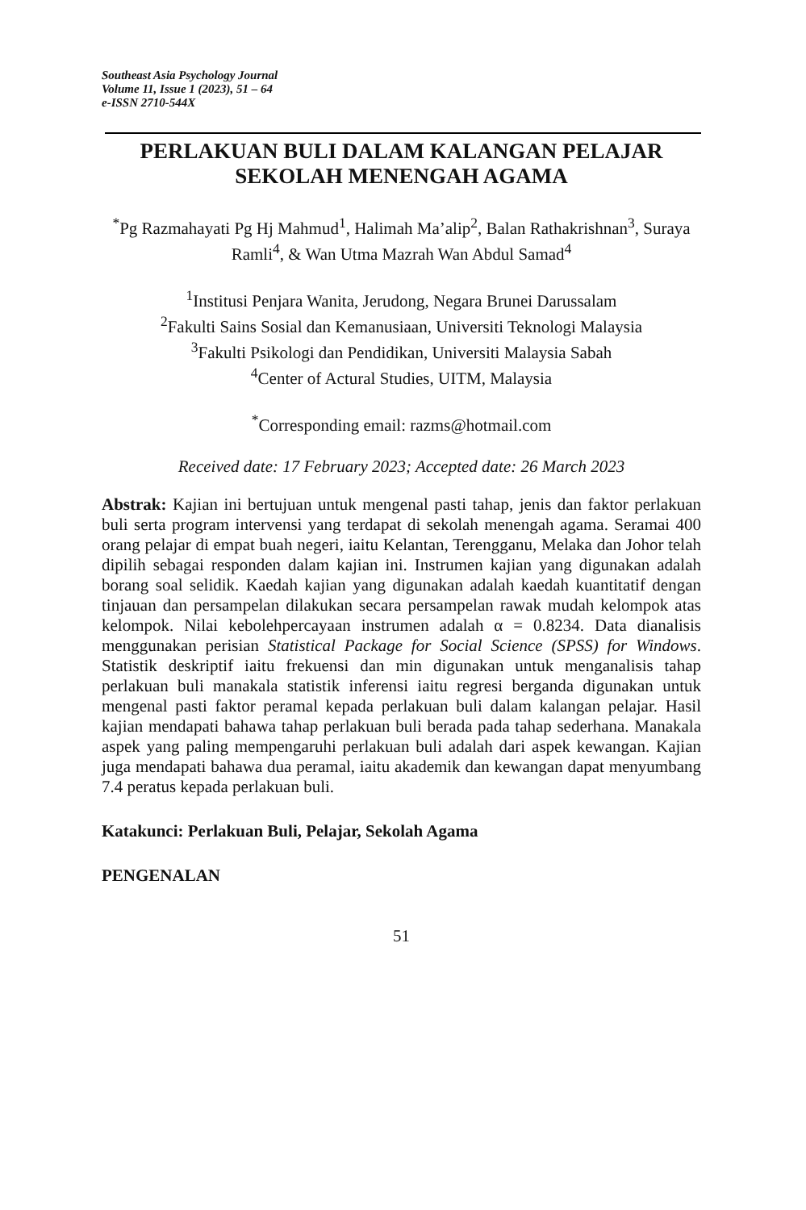Southeast Asia Psychology Journal
Volume 11, Issue 1 (2023), 51 – 64
e-ISSN 2710-544X
PERLAKUAN BULI DALAM KALANGAN PELAJAR SEKOLAH MENENGAH AGAMA
<sup>*</sup> Pg Razmahayati Pg Hj Mahmud<sup>1</sup>, Halimah Ma’alip<sup>2</sup>, Balan Rathakrishnan<sup>3</sup>, Suraya Ramli<sup>4</sup>, & Wan Utma Mazrah Wan Abdul Samad<sup>4</sup>
<sup>1</sup> Institusi Penjara Wanita, Jerudong, Negara Brunei Darussalam
<sup>2</sup> Fakulti Sains Sosial dan Kemanusiaan, Universiti Teknologi Malaysia
<sup>3</sup> Fakulti Psikologi dan Pendidikan, Universiti Malaysia Sabah
<sup>4</sup> Center of Actural Studies, UITM, Malaysia
<sup>*</sup> Corresponding email: razms@hotmail.com
Received date: 17 February 2023; Accepted date: 26 March 2023
Abstrak: Kajian ini bertujuan untuk mengenal pasti tahap, jenis dan faktor perlakuan buli serta program intervensi yang terdapat di sekolah menengah agama. Seramai 400 orang pelajar di empat buah negeri, iaitu Kelantan, Terengganu, Melaka dan Johor telah dipilih sebagai responden dalam kajian ini. Instrumen kajian yang digunakan adalah borang soal selidik. Kaedah kajian yang digunakan adalah kaedah kuantitatif dengan tinjauan dan persampelan dilakukan secara persampelan rawak mudah kelompok atas kelompok. Nilai kebolehpercayaan instrumen adalah α = 0.8234. Data dianalisis menggunakan perisian Statistical Package for Social Science (SPSS) for Windows. Statistik deskriptif iaitu frekuensi dan min digunakan untuk menganalisis tahap perlakuan buli manakala statistik inferensi iaitu regresi berganda digunakan untuk mengenal pasti faktor peramal kepada perlakuan buli dalam kalangan pelajar. Hasil kajian mendapati bahawa tahap perlakuan buli berada pada tahap sederhana. Manakala aspek yang paling mempengaruhi perlakuan buli adalah dari aspek kewangan. Kajian juga mendapati bahawa dua peramal, iaitu akademik dan kewangan dapat menyumbang 7.4 peratus kepada perlakuan buli.
Katakunci: Perlakuan Buli, Pelajar, Sekolah Agama
PENGENALAN
51